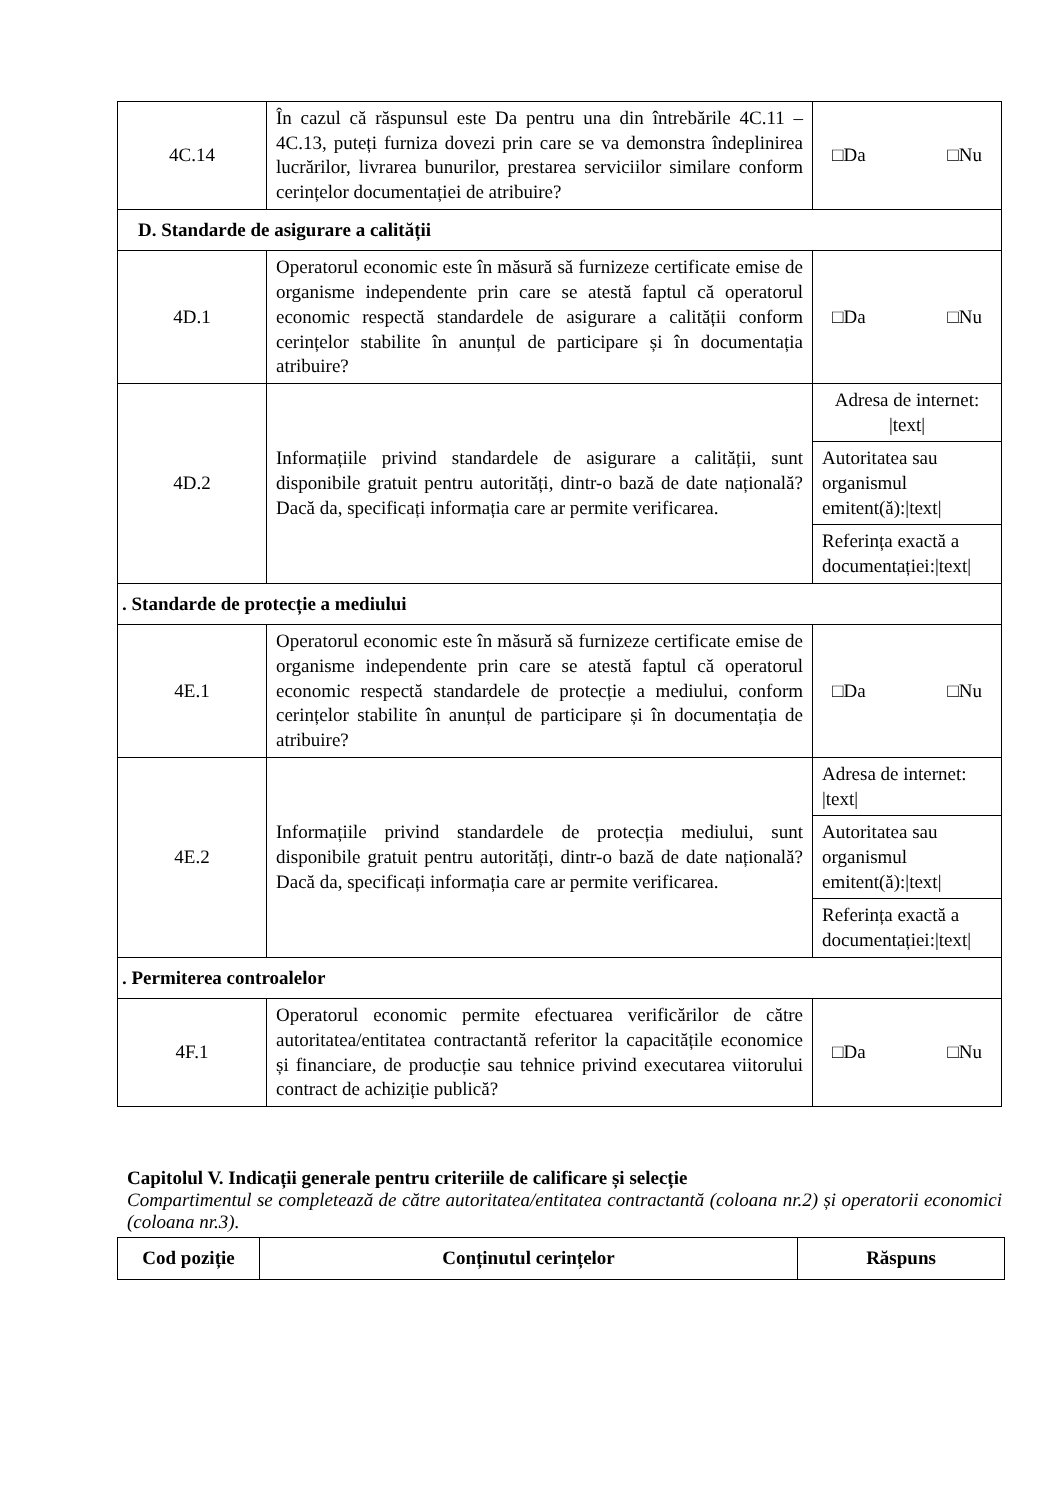| 4C.14 | În cazul că răspunsul este Da pentru una din întrebările 4C.11 – 4C.13, puteți furniza dovezi prin care se va demonstra îndeplinirea lucrărilor, livrarea bunurilor, prestarea serviciilor similare conform cerințelor documentației de atribuire? | □Da □Nu |
| D. Standarde de asigurare a calității | | |
| 4D.1 | Operatorul economic este în măsură să furnizeze certificate emise de organisme independente prin care se atestă faptul că operatorul economic respectă standardele de asigurare a calității conform cerințelor stabilite în anunțul de participare și în documentația atribuire? | □Da □Nu |
| 4D.2 | Informațiile privind standardele de asigurare a calității, sunt disponibile gratuit pentru autorități, dintr-o bază de date națională? Dacă da, specificați informația care ar permite verificarea. | Adresa de internet: /text/ |
| | | Autoritatea sau organismul emitent(ă):/text/ |
| | | Referința exactă a documentației:/text/ |
| . Standarde de protecție a mediului | | |
| 4E.1 | Operatorul economic este în măsură să furnizeze certificate emise de organisme independente prin care se atestă faptul că operatorul economic respectă standardele de protecție a mediului, conform cerințelor stabilite în anunțul de participare și în documentația de atribuire? | □Da □Nu |
| 4E.2 | Informațiile privind standardele de protecția mediului, sunt disponibile gratuit pentru autorități, dintr-o bază de date națională? Dacă da, specificați informația care ar permite verificarea. | Adresa de internet: /text/ |
| | | Autoritatea sau organismul emitent(ă):/text/ |
| | | Referința exactă a documentației:/text/ |
| . Permiterea controalelor | | |
| 4F.1 | Operatorul economic permite efectuarea verificărilor de către autoritatea/entitatea contractantă referitor la capacitățile economice și financiare, de producție sau tehnice privind executarea viitorului contract de achiziție publică? | □Da □Nu |
Capitolul V. Indicații generale pentru criteriile de calificare și selecție
Compartimentul se completează de către autoritatea/entitatea contractantă (coloana nr.2) și operatorii economici (coloana nr.3).
| Cod poziție | Conținutul cerințelor | Răspuns |
| --- | --- | --- |